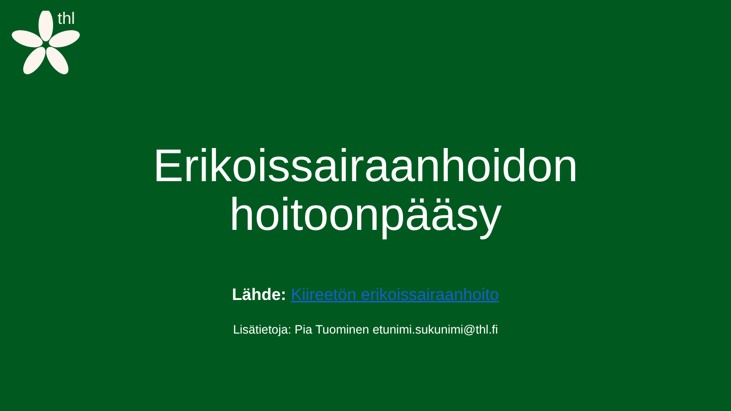thl
Erikoissairaanhoidon hoitoonpääsy
Lähde: Kiireetön erikoissairaanhoito
Lisätietoja: Pia Tuominen etunimi.sukunimi@thl.fi